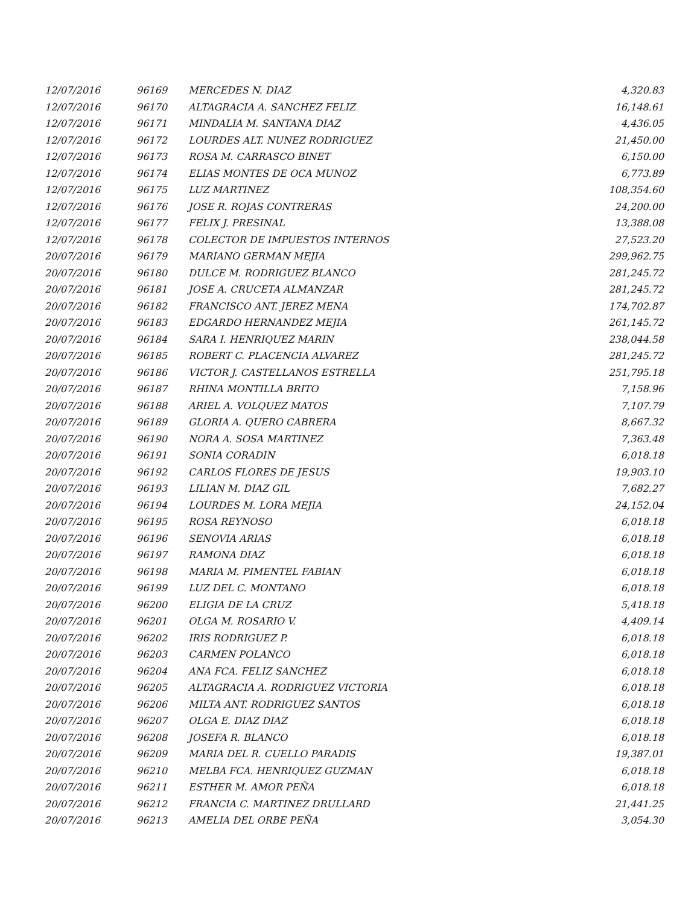| 12/07/2016 | 96169 | MERCEDES N. DIAZ | 4,320.83 |
| 12/07/2016 | 96170 | ALTAGRACIA A. SANCHEZ FELIZ | 16,148.61 |
| 12/07/2016 | 96171 | MINDALIA M. SANTANA DIAZ | 4,436.05 |
| 12/07/2016 | 96172 | LOURDES ALT. NUNEZ RODRIGUEZ | 21,450.00 |
| 12/07/2016 | 96173 | ROSA M. CARRASCO BINET | 6,150.00 |
| 12/07/2016 | 96174 | ELIAS MONTES DE OCA MUNOZ | 6,773.89 |
| 12/07/2016 | 96175 | LUZ MARTINEZ | 108,354.60 |
| 12/07/2016 | 96176 | JOSE R. ROJAS CONTRERAS | 24,200.00 |
| 12/07/2016 | 96177 | FELIX J. PRESINAL | 13,388.08 |
| 12/07/2016 | 96178 | COLECTOR DE IMPUESTOS INTERNOS | 27,523.20 |
| 20/07/2016 | 96179 | MARIANO GERMAN MEJIA | 299,962.75 |
| 20/07/2016 | 96180 | DULCE M. RODRIGUEZ BLANCO | 281,245.72 |
| 20/07/2016 | 96181 | JOSE A. CRUCETA ALMANZAR | 281,245.72 |
| 20/07/2016 | 96182 | FRANCISCO ANT. JEREZ MENA | 174,702.87 |
| 20/07/2016 | 96183 | EDGARDO HERNANDEZ MEJIA | 261,145.72 |
| 20/07/2016 | 96184 | SARA I. HENRIQUEZ MARIN | 238,044.58 |
| 20/07/2016 | 96185 | ROBERT C. PLACENCIA ALVAREZ | 281,245.72 |
| 20/07/2016 | 96186 | VICTOR J. CASTELLANOS ESTRELLA | 251,795.18 |
| 20/07/2016 | 96187 | RHINA MONTILLA BRITO | 7,158.96 |
| 20/07/2016 | 96188 | ARIEL A. VOLQUEZ MATOS | 7,107.79 |
| 20/07/2016 | 96189 | GLORIA A. QUERO CABRERA | 8,667.32 |
| 20/07/2016 | 96190 | NORA A. SOSA MARTINEZ | 7,363.48 |
| 20/07/2016 | 96191 | SONIA CORADIN | 6,018.18 |
| 20/07/2016 | 96192 | CARLOS FLORES DE JESUS | 19,903.10 |
| 20/07/2016 | 96193 | LILIAN M. DIAZ GIL | 7,682.27 |
| 20/07/2016 | 96194 | LOURDES M. LORA MEJIA | 24,152.04 |
| 20/07/2016 | 96195 | ROSA REYNOSO | 6,018.18 |
| 20/07/2016 | 96196 | SENOVIA ARIAS | 6,018.18 |
| 20/07/2016 | 96197 | RAMONA DIAZ | 6,018.18 |
| 20/07/2016 | 96198 | MARIA M. PIMENTEL FABIAN | 6,018.18 |
| 20/07/2016 | 96199 | LUZ DEL C. MONTANO | 6,018.18 |
| 20/07/2016 | 96200 | ELIGIA DE LA CRUZ | 5,418.18 |
| 20/07/2016 | 96201 | OLGA M. ROSARIO V. | 4,409.14 |
| 20/07/2016 | 96202 | IRIS RODRIGUEZ P. | 6,018.18 |
| 20/07/2016 | 96203 | CARMEN POLANCO | 6,018.18 |
| 20/07/2016 | 96204 | ANA FCA. FELIZ SANCHEZ | 6,018.18 |
| 20/07/2016 | 96205 | ALTAGRACIA A. RODRIGUEZ VICTORIA | 6,018.18 |
| 20/07/2016 | 96206 | MILTA ANT. RODRIGUEZ SANTOS | 6,018.18 |
| 20/07/2016 | 96207 | OLGA E. DIAZ DIAZ | 6,018.18 |
| 20/07/2016 | 96208 | JOSEFA R. BLANCO | 6,018.18 |
| 20/07/2016 | 96209 | MARIA DEL R. CUELLO PARADIS | 19,387.01 |
| 20/07/2016 | 96210 | MELBA FCA. HENRIQUEZ GUZMAN | 6,018.18 |
| 20/07/2016 | 96211 | ESTHER M. AMOR PEÑA | 6,018.18 |
| 20/07/2016 | 96212 | FRANCIA C. MARTINEZ DRULLARD | 21,441.25 |
| 20/07/2016 | 96213 | AMELIA DEL ORBE PEÑA | 3,054.30 |